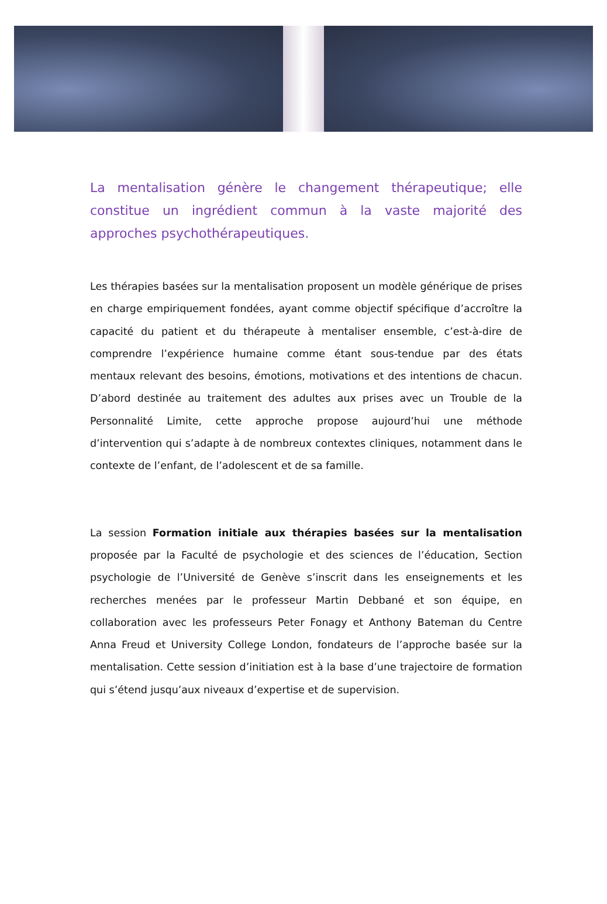La mentalisation génère le changement thérapeutique; elle constitue un ingrédient commun à la vaste majorité des approches psychothérapeutiques.
Les thérapies basées sur la mentalisation proposent un modèle générique de prises en charge empiriquement fondées, ayant comme objectif spécifique d’accroître la capacité du patient et du thérapeute à mentaliser ensemble, c’est-à-dire de comprendre l’expérience humaine comme étant sous-tendue par des états mentaux relevant des besoins, émotions, motivations et des intentions de chacun. D’abord destinée au traitement des adultes aux prises avec un Trouble de la Personnalité Limite, cette approche propose aujourd’hui une méthode d’intervention qui s’adapte à de nombreux contextes cliniques, notamment dans le contexte de l’enfant, de l’adolescent et de sa famille.
La session Formation initiale aux thérapies basées sur la mentalisation proposée par la Faculté de psychologie et des sciences de l’éducation, Section psychologie de l’Université de Genève s’inscrit dans les enseignements et les recherches menées par le professeur Martin Debbané et son équipe, en collaboration avec les professeurs Peter Fonagy et Anthony Bateman du Centre Anna Freud et University College London, fondateurs de l’approche basée sur la mentalisation. Cette session d’initiation est à la base d’une trajectoire de formation qui s’étend jusqu’aux niveaux d’expertise et de supervision.